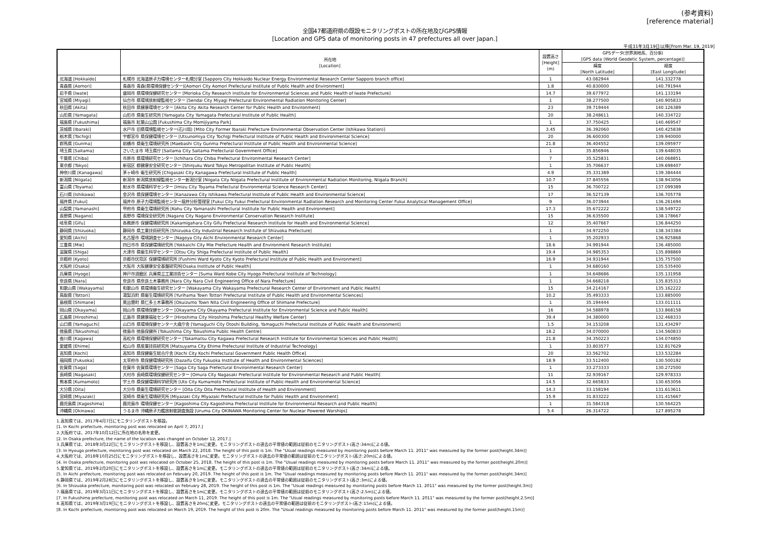(参考資料)
[reference material]
全国47都道府県の既設モニタリングポストの所在地及びGPS情報
[Location and GPS data of monitoring posts in 47 prefectures all over Japan.]
平成31年3月19日以降[From Mar. 19, 2019]
| | 所在地 [Location] | 設置高さ [Height] (m) | GPSデータ(世界測地系、百分率) [GPS data (World Geodetic System, percentage)] | |
| --- | --- | --- | --- | --- |
| | | | 緯度 [North Latitude] | 経度 [East Longitude] |
| 北海道 [Hokkaido] | 札幌市 北海道原子力環境センター札幌分室 [Sapporo City Hokkaido Nuclear Energy Environmental Research Center Sapporo branch office] | 1 | 43.082944 | 141.332778 |
| 青森県 [Aomori] | 青森市 青森(県環境保健センター)[Aomori City Aomori Prefectural Institute of Public Health and Environment] | 1.8 | 40.830000 | 140.791944 |
| 岩手県 [Iwate] | 盛岡市 県環境保健研究センター [Morioka City Research Institute for Environmental Sciences and Public Health of Iwate Prefecture] | 14.7 | 39.677972 | 141.133194 |
| 宮城県 [Miyagi] | 仙台市 県環境放射線監視センター [Sendai City Miyagi Prefectural Environmental Radiation Monitoring Center] | 1 | 38.277500 | 140.905833 |
| 秋田県 [Akita] | 秋田市 県健康環境センター [Akita City Akita Research Center for Public Health and Environment] | 23 | 39.719444 | 140.126389 |
| 山形県 [Yamagata] | 山形市 県衛生研究所 [Yamagata City Yamagata Prefectural Institute of Public Health] | 20 | 38.248611 | 140.334722 |
| 福島県 [Fukushima] | 福島市 紅葉山公園 [Fukushima City Momijiyama Park] | 1 | 37.750425 | 140.469547 |
| 茨城県 [Ibaraki] | 水戸市 旧県環境監視センター(石川局) [Mito City Former Ibaraki Prefecture Environmental Observation Center (Ishikawa Station)] | 3.45 | 36.392060 | 140.425838 |
| 栃木県 [Tochigi] | 宇都宮市 県保健環境センター [Utsunomiya City Tochigi Prefectural Institute of Public Health and Environmental Science] | 20 | 36.600300 | 139.940000 |
| 群馬県 [Gunma] | 前橋市 県衛生環境研究所 [Maebashi City Gunma Prefectural Institute of Public Health and Environmental Science] | 21.8 | 36.404552 | 139.095977 |
| 埼玉県 [Saitama] | さいたま市 埼玉県庁 [Saitama City Saitama Prefectural Government Office] | 1 | 35.856946 | 139.648035 |
| 千葉県 [Chiba] | 市原市 県環境研究センター [Ichihara City Chiba Prefectural Environmental Research Center] | 7 | 35.525831 | 140.068851 |
| 東京都 [Tokyo] | 新宿区 都健康安全研究センター [Shinjuku Ward Tokyo Metropolitan Institute of Public Health] | 1 | 35.706637 | 139.698407 |
| 神奈川県 [Kanagawa] | 茅ヶ崎市 衛生研究所 [Chigasaki City Kanagawa Prefectural Institute of Public Health] | 4.9 | 35.331389 | 139.384444 |
| 新潟県 [Niigata] | 新潟市 新潟県放射線監視センター新潟分室 [Niigata City Niigata Prefectural Institute of Environmental Radiation Monitoring, Niigata Branch] | 10.7 | 37.845556 | 138.943056 |
| 富山県 [Toyama] | 射水市 県環境科学センター [Imizu City Toyama Prefectural Environmental Science Research Center] | 15 | 36.700722 | 137.099389 |
| 石川県 [Ishikawa] | 金沢市 県保健環境センター [Kanazawa City Ishikawa Prefectural Institute of Public Health and Environmental Science] | 17 | 36.527139 | 136.705778 |
| 福井県 [Fukui] | 福井市 原子力環境監視センター福井分析管理室 [Fukui City Fukui Prefectural Environmental Radiation Research and Monitoring Center Fukui Analytical Management Office] | 9 | 36.073944 | 136.261694 |
| 山梨県 [Yamanashi] | 甲府市 県衛生環境研究所 [Kohu City Yamanashi Prefectural Institute for Public Health and Environment] | 17.3 | 35.672222 | 138.549722 |
| 長野県 [Nagano] | 長野市 環境保全研究所 [Nagano City Nagano Environmental Conservation Research Institute] | 15 | 36.635500 | 138.178667 |
| 岐阜県 [Gifu] | 各務原市 保健環境研究所 [Kakamigahara City Gifu Prefectural Research Institute for Health and Environmental Science] | 12 | 35.407667 | 136.844250 |
| 静岡県 [Shizuoka] | 静岡市 県工業技術研究所 [Shizuoka City Industrial Research Institute of Shizuoka Prefecture] | 1 | 34.972250 | 138.343384 |
| 愛知県 [Aichi] | 名古屋市 環境調査センター [Nagoya City Aichi Environmental Research Center] | 1 | 35.202933 | 136.925868 |
| 三重県 [Mie] | 四日市市 県保健環境研究所 [Yokkaichi City Mie Prefecture Health and Environment Research Institute] | 18.6 | 34.991944 | 136.485000 |
| 滋賀県 [Shiga] | 大津市 県衛生科学センター [Otsu City Shiga Prefectural Institute of Public Health] | 19.4 | 34.985353 | 135.898869 |
| 京都府 [Kyoto] | 京都市伏見区 保健環境研究所 [Fushimi Ward Kyoto City Kyoto Prefectural Institute of Public Health and Environment] | 16.9 | 34.931944 | 135.757500 |
| 大阪府 [Osaka] | 大阪市 大阪健康安全基盤研究所[Osaka Institute of Public Health] | 1 | 34.680160 | 135.535400 |
| 兵庫県 [Hyogo] | 神戸市須磨区 兵庫県立工業技術センター [Suma Ward Kobe City Hyogo Prefectural Institute of Technology] | 1 | 34.648686 | 135.131958 |
| 奈良県 [Nara] | 奈良市 県奈良土木事務所 [Nara City Nara Civil Engineering Office of Nara Prefecture] | 1 | 34.668218 | 135.835313 |
| 和歌山県 [Wakayama] | 和歌山市 県環境衛生研究センター [Wakayama City Wakayama Prefectural Research Center of Environment and Public Health] | 15 | 34.214167 | 135.162222 |
| 鳥取県 [Tottori] | 湯梨浜町 県衛生環境研究所 [Yurihama Town Tottori Prefectural Institute of Public Health and Environmental Sciences] | 10.2 | 35.493333 | 133.885000 |
| 島根県 [Shimane] | 奥出雲町 県仁多土木事務所 [Okuizumo Town Nita Civil Engineering Office of Shimane Prefecture] | 1 | 35.194444 | 133.011111 |
| 岡山県 [Okayama] | 岡山市 県環境保健センター [Okayama City Okayama Prefectural Institute for Environmental Science and Public Health] | 16 | 34.588978 | 133.868158 |
| 広島県 [Hiroshima] | 広島市 県健康福祉センター [Hiroshima City Hiroshima Prefectural Healthy Welfare Center] | 39.4 | 34.380000 | 132.468333 |
| 山口県 [Yamaguchi] | 山口市 県環境保健センター大歳庁舎 [Yamaguchi City Otoshi Building, Yamaguchi Prefectural Institute of Public Health and Environment] | 1.5 | 34.153208 | 131.434297 |
| 徳島県 [Tokushima] | 徳島市 徳島保健所 [Tokushima City Tokushima Public Health Centre] | 18.2 | 34.070000 | 134.560833 |
| 香川県 [Kagawa] | 高松市 県環境保健研究センター [Takamatsu City Kagawa Prefectural Research Institute for Environmental Sciences and Public Health] | 21.8 | 34.350223 | 134.074850 |
| 愛媛県 [Ehime] | 松山市 県産業技術研究所 [Matsuyama City Ehime Prefectural Institute of Industrial Technology] | 1 | 33.803577 | 132.817629 |
| 高知県 [Kochi] | 高知市 県保健衛生総合庁舎 [Kochi City Kochi Prefectural Government Public Health Office] | 20 | 33.562702 | 133.532284 |
| 福岡県 [Fukuoka] | 太宰府市 県保健環境研究所 [Dazaifu City Fukuoka Institute of Health and Environmental Sciences] | 18.9 | 33.512400 | 130.500192 |
| 佐賀県 [Saga] | 佐賀市 佐賀県環境センター [Saga City Saga Prefectural Environmental Research Center] | 1 | 33.273333 | 130.272500 |
| 長崎県 [Nagasaki] | 大村市 長崎県環境保健研究センター [Omura City Nagasaki Prefectural Institute for Environmental Research and Public Health] | 11 | 32.939167 | 129.978333 |
| 熊本県 [Kumamoto] | 宇土市 県保健環境科学研究所 [Uto City Kumamoto Prefectural Institute of Public-Health and Environmental Science] | 14.5 | 32.665833 | 130.653056 |
| 大分県 [Oita] | 大分市 県衛生環境研究センター [Oita City Oita Prefectural Institute of Health and Environment] | 14.3 | 33.158194 | 131.613611 |
| 宮崎県 [Miyazaki] | 宮崎市 県衛生環境研究所 [Miyazaki City Miyazaki Prefectural Institute for Public Health and Environment] | 15.9 | 31.833222 | 131.415667 |
| 鹿児島県 [Kagoshima] | 鹿児島市 環境保健センター [Kagoshima City Kagoshima Prefectural Institute for Environmental Research and Public Health] | 1 | 31.584318 | 130.564225 |
| 沖縄県 [Okinawa] | うるま市 沖縄原子力艦放射能調査施設 [Uruma City OKINAWA Monitoring Center for Nuclear Powered Warships] | 5.4 | 26.314722 | 127.895278 |
1.高知県では、2017年4月7日にモニタリングポストを移設。
[1. In Kochi prefecture, monitoring post was relocated on April 7, 2017.]
2.大阪府では、2017年10月12日に所在地の名称を変更。
[2. In Osaka prefecture, the name of the location was changed on October 12, 2017.]
3.兵庫県では、2018年3月22日にモニタリングポストを移設し、設置高さを1mに変更。モニタリングポストの過去の平常値の範囲は従前のモニタリングポスト(高さ:34m)による値。
[3. In Hyougo prefecture, monitoring post was relocated on March 22, 2018. The height of this post is 1m. The "Usual readings measured by monitoring posts before March 11. 2011" was measured by the former post(height.34m)]
4.大阪府では、2018年10月25日にモニタリングポストを移設し、設置高さを1mに変更。モニタリングポストの過去の平常値の範囲は従前のモニタリングポスト(高さ:20m)による値。
[4. In Osaka prefecture, monitoring post was relocated on October 25, 2018. The height of this post is 1m. The "Usual readings measured by monitoring posts before March 11. 2011" was measured by the former post(height.20m)]
5.愛知県では、2019年2月20日にモニタリングポストを移設し、設置高さを1mに変更。モニタリングポストの過去の平常値の範囲は従前のモニタリングポスト(高さ:34m)による値。
[5. In Aichi prefecture, monitoring post was relocated on February 20, 2019. The height of this post is 1m. The "Usual readings measured by monitoring posts before March 11. 2011" was measured by the former post(height.34m)]
6.静岡県では、2019年2月28日にモニタリングポストを移設し、設置高さを1mに変更。モニタリングポストの過去の平常値の範囲は従前のモニタリングポスト(高さ:3m)による値。
[6. In Shizuoka prefecture, monitoring post was relocated on February 28, 2019. The height of this post is 1m. The "Usual readings measured by monitoring posts before March 11. 2011" was measured by the former post(height.3m)]
7.福島県では、2019年3月11日にモニタリングポストを移設し、設置高さを1mに変更。モニタリングポストの過去の平常値の範囲は従前のモニタリングポスト(高さ:2.5m)による値。
[7. In Fukushima prefecture, monitoring post was relocated on March 11, 2019. The height of this post is 1m. The "Usual readings measured by monitoring posts before March 11. 2011" was measured by the former post(height.2.5m)]
8.高知県では、2019年3月19日にモニタリングポストを移設し、設置高さを20mに変更。モニタリングポストの過去の平常値の範囲は従前のモニタリングポスト(高さ:15m)による値。
[8. In Kochi prefecture, monitoring post was relocated on March 19, 2019. The height of this post is 20m. The "Usual readings measured by monitoring posts before March 11. 2011" was measured by the former post(height.15m)]